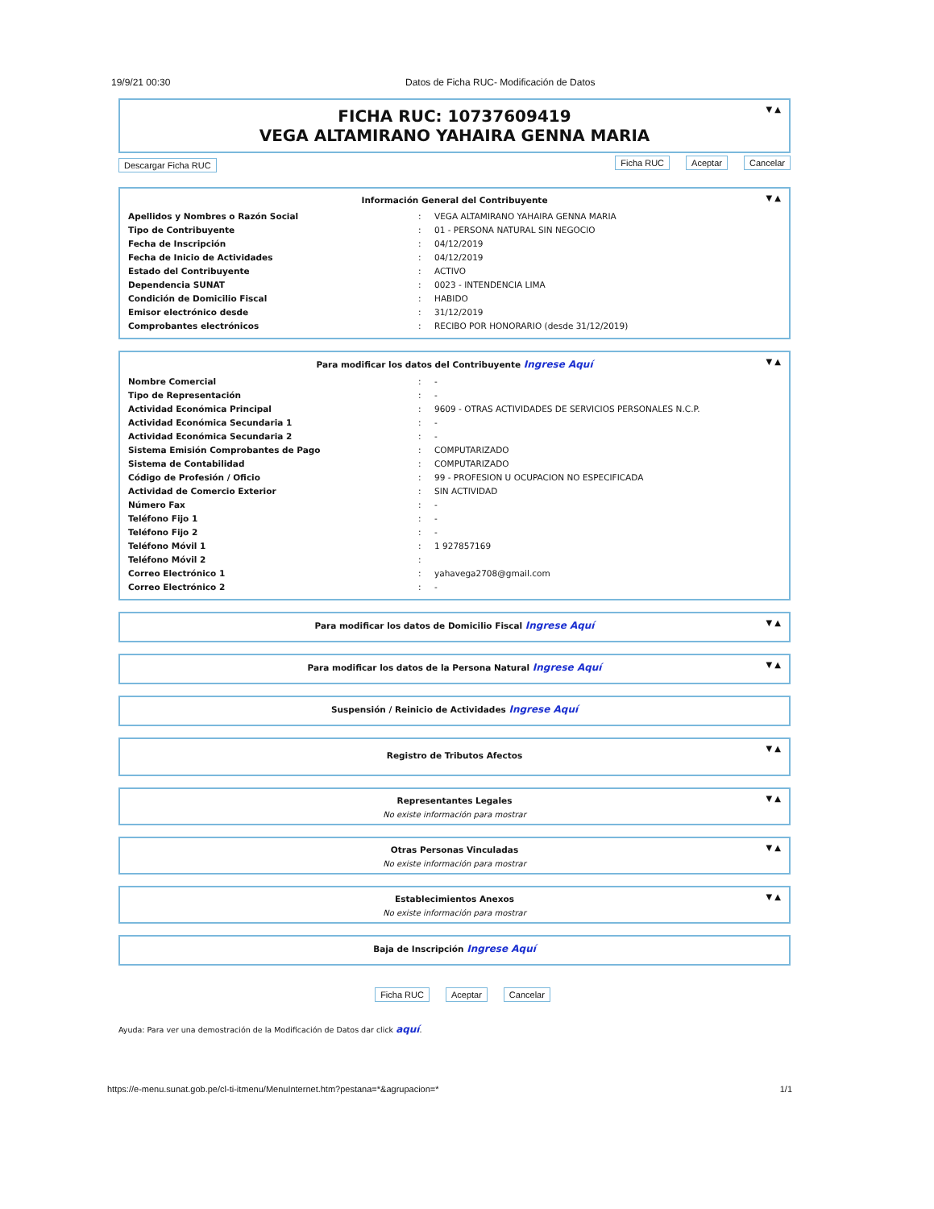19/9/21 00:30 Datos de Ficha RUC- Modificación de Datos
▼ ▲
FICHA RUC: 10737609419
VEGA ALTAMIRANO YAHAIRA GENNA MARIA
Descargar Ficha RUC Ficha RUC Aceptar Cancelar
▼ ▲
Información General del Contribuyente
| Apellidos y Nombres o Razón Social | : | VEGA ALTAMIRANO YAHAIRA GENNA MARIA |
| Tipo de Contribuyente | : | 01 - PERSONA NATURAL SIN NEGOCIO |
| Fecha de Inscripción | : | 04/12/2019 |
| Fecha de Inicio de Actividades | : | 04/12/2019 |
| Estado del Contribuyente | : | ACTIVO |
| Dependencia SUNAT | : | 0023 - INTENDENCIA LIMA |
| Condición de Domicilio Fiscal | : | HABIDO |
| Emisor electrónico desde | : | 31/12/2019 |
| Comprobantes electrónicos | : | RECIBO POR HONORARIO (desde 31/12/2019) |
▼ ▲
Para modificar los datos del Contribuyente Ingrese Aquí
| Nombre Comercial | : | - |
| Tipo de Representación | : | - |
| Actividad Económica Principal | : | 9609 - OTRAS ACTIVIDADES DE SERVICIOS PERSONALES N.C.P. |
| Actividad Económica Secundaria 1 | : | - |
| Actividad Económica Secundaria 2 | : | - |
| Sistema Emisión Comprobantes de Pago | : | COMPUTARIZADO |
| Sistema de Contabilidad | : | COMPUTARIZADO |
| Código de Profesión / Oficio | : | 99 - PROFESION U OCUPACION NO ESPECIFICADA |
| Actividad de Comercio Exterior | : | SIN ACTIVIDAD |
| Número Fax | : | - |
| Teléfono Fijo 1 | : | - |
| Teléfono Fijo 2 | : | - |
| Teléfono Móvil 1 | : | 1 927857169 |
| Teléfono Móvil 2 | : | |
| Correo Electrónico 1 | : | yahavega2708@gmail.com |
| Correo Electrónico 2 | : | - |
▼ ▲
Para modificar los datos de Domicilio Fiscal Ingrese Aquí
▼ ▲
Para modificar los datos de la Persona Natural Ingrese Aquí
Suspensión / Reinicio de Actividades Ingrese Aquí
▼ ▲
Registro de Tributos Afectos
▼ ▲
Representantes Legales
No existe información para mostrar
▼ ▲
Otras Personas Vinculadas
No existe información para mostrar
▼ ▲
Establecimientos Anexos
No existe información para mostrar
Baja de Inscripción Ingrese Aquí
Ficha RUC Aceptar Cancelar
Ayuda: Para ver una demostración de la Modificación de Datos dar click aquí.
https://e-menu.sunat.gob.pe/cl-ti-itmenu/MenuInternet.htm?pestana=*&agrupacion=* 1/1